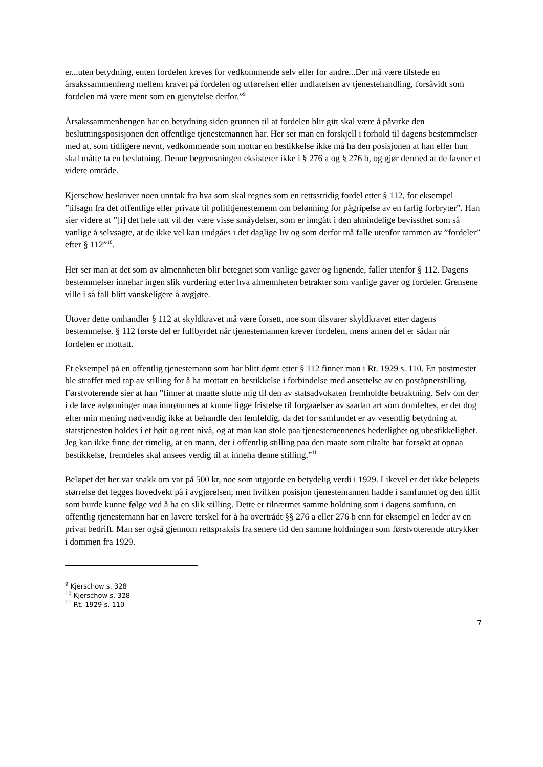er...uten betydning, enten fordelen kreves for vedkommende selv eller for andre...Der må være tilstede en årsakssammenheng mellem kravet på fordelen og utførelsen eller undlatelsen av tjenestehandling, forsåvidt som fordelen må være ment som en gjenytelse derfor.”<sup>9</sup>
Årsakssammenhengen har en betydning siden grunnen til at fordelen blir gitt skal være å påvirke den beslutningsposisjonen den offentlige tjenestemannen har. Her ser man en forskjell i forhold til dagens bestemmelser med at, som tidligere nevnt, vedkommende som mottar en bestikkelse ikke må ha den posisjonen at han eller hun skal måtte ta en beslutning. Denne begrensningen eksisterer ikke i § 276 a og § 276 b, og gjør dermed at de favner et videre område.
Kjerschow beskriver noen unntak fra hva som skal regnes som en rettsstridig fordel etter § 112, for eksempel ”tilsagn fra det offentlige eller private til polititjenestemenn om belønning for pågripelse av en farlig forbryter”. Han sier videre at ”[i] det hele tatt vil der være visse småydelser, som er inngått i den almindelige bevissthet som så vanlige å selvsagte, at de ikke vel kan undgåes i det daglige liv og som derfor må falle utenfor rammen av ”fordeler” efter § 112”<sup>10</sup>.
Her ser man at det som av almennheten blir betegnet som vanlige gaver og lignende, faller utenfor § 112. Dagens bestemmelser innehar ingen slik vurdering etter hva almennheten betrakter som vanlige gaver og fordeler. Grensene ville i så fall blitt vanskeligere å avgjøre.
Utover dette omhandler § 112 at skyldkravet må være forsett, noe som tilsvarer skyldkravet etter dagens bestemmelse. § 112 første del er fullbyrdet når tjenestemannen krever fordelen, mens annen del er sådan når fordelen er mottatt.
Et eksempel på en offentlig tjenestemann som har blitt dømt etter § 112 finner man i Rt. 1929 s. 110. En postmester ble straffet med tap av stilling for å ha mottatt en bestikkelse i forbindelse med ansettelse av en poståpnerstilling. Førstvoterende sier at han ”finner at maatte slutte mig til den av statsadvokaten fremholdte betraktning. Selv om der i de lave avlønninger maa innrømmes at kunne ligge fristelse til forgaaelser av saadan art som domfeltes, er det dog efter min mening nødvendig ikke at behandle den lemfeldig, da det for samfundet er av vesentlig betydning at statstjenesten holdes i et høit og rent nivå, og at man kan stole paa tjenestemennenes hederlighet og ubestikkelighet. Jeg kan ikke finne det rimelig, at en mann, der i offentlig stilling paa den maate som tiltalte har forsøkt at opnaa bestikkelse, fremdeles skal ansees verdig til at inneha denne stilling.”<sup>11</sup>
Beløpet det her var snakk om var på 500 kr, noe som utgjorde en betydelig verdi i 1929. Likevel er det ikke beløpets størrelse det legges hovedvekt på i avgjørelsen, men hvilken posisjon tjenestemannen hadde i samfunnet og den tillit som burde kunne følge ved å ha en slik stilling. Dette er tilnærmet samme holdning som i dagens samfunn, en offentlig tjenestemann har en lavere terskel for å ha overtrådt §§ 276 a eller 276 b enn for eksempel en leder av en privat bedrift. Man ser også gjennom rettspraksis fra senere tid den samme holdningen som førstvoterende uttrykker i dommen fra 1929.
<sup>9</sup> Kjerschow s. 328
<sup>10</sup> Kjerschow s. 328
<sup>11</sup> Rt. 1929 s. 110
7